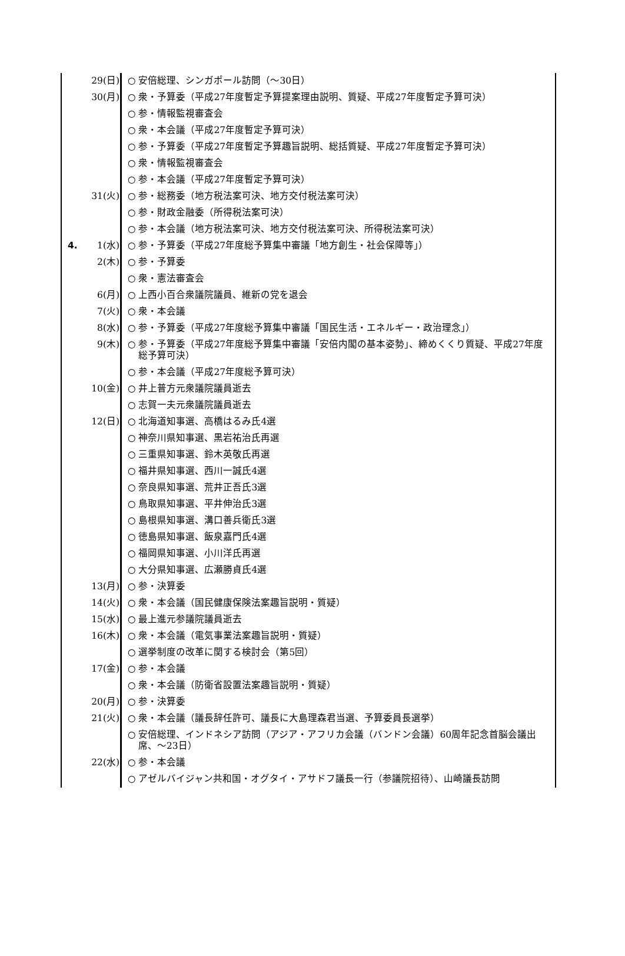29(日) ○ 安倍総理、シンガポール訪問（～30日）
30(月) ○ 衆・予算委（平成27年度暫定予算提案理由説明、質疑、平成27年度暫定予算可決）
○ 参・情報監視審査会
○ 衆・本会議（平成27年度暫定予算可決）
○ 参・予算委（平成27年度暫定予算趣旨説明、総括質疑、平成27年度暫定予算可決）
○ 衆・情報監視審査会
○ 参・本会議（平成27年度暫定予算可決）
31(火) ○ 参・総務委（地方税法案可決、地方交付税法案可決）
○ 参・財政金融委（所得税法案可決）
○ 参・本会議（地方税法案可決、地方交付税法案可決、所得税法案可決）
4. 1(水) ○ 参・予算委（平成27年度総予算集中審議「地方創生・社会保障等」）
2(木) ○ 参・予算委
○ 衆・憲法審査会
6(月) ○ 上西小百合衆議院議員、維新の党を退会
7(火) ○ 衆・本会議
8(水) ○ 参・予算委（平成27年度総予算集中審議「国民生活・エネルギー・政治理念」）
9(木) ○ 参・予算委（平成27年度総予算集中審議「安倍内閣の基本姿勢」、締めくくり質疑、平成27年度総予算可決）
○ 参・本会議（平成27年度総予算可決）
10(金) ○ 井上普方元衆議院議員逝去
○ 志賀一夫元衆議院議員逝去
12(日) ○ 北海道知事選、高橋はるみ氏4選
○ 神奈川県知事選、黒岩祐治氏再選
○ 三重県知事選、鈴木英敬氏再選
○ 福井県知事選、西川一誠氏4選
○ 奈良県知事選、荒井正吾氏3選
○ 鳥取県知事選、平井伸治氏3選
○ 島根県知事選、溝口善兵衛氏3選
○ 徳島県知事選、飯泉嘉門氏4選
○ 福岡県知事選、小川洋氏再選
○ 大分県知事選、広瀬勝貞氏4選
13(月) ○ 参・決算委
14(火) ○ 衆・本会議（国民健康保険法案趣旨説明・質疑）
15(水) ○ 最上進元参議院議員逝去
16(木) ○ 衆・本会議（電気事業法案趣旨説明・質疑）
○ 選挙制度の改革に関する検討会（第5回）
17(金) ○ 参・本会議
○ 衆・本会議（防衛省設置法案趣旨説明・質疑）
20(月) ○ 参・決算委
21(火) ○ 衆・本会議（議長辞任許可、議長に大島理森君当選、予算委員長選挙）
○ 安倍総理、インドネシア訪問（アジア・アフリカ会議（バンドン会議）60周年記念首脳会議出席、～23日）
22(水) ○ 参・本会議
○ アゼルバイジャン共和国・オグタイ・アサドフ議長一行（参議院招待）、山崎議長訪問